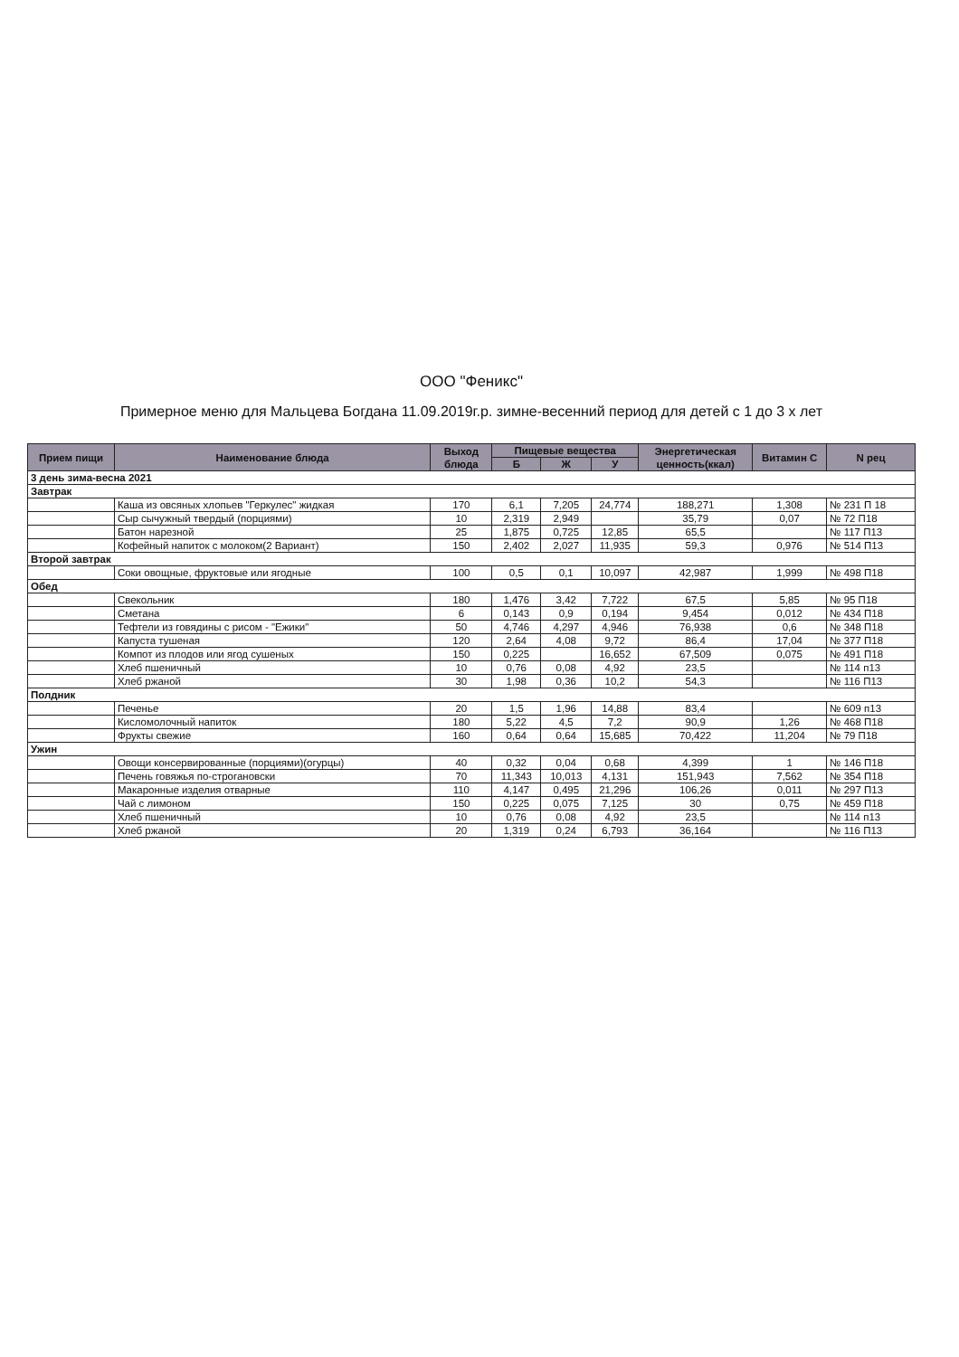ООО "Феникс"
Примерное меню для Мальцева Богдана 11.09.2019г.р. зимне-весенний период для детей с 1 до 3 х лет
| Прием пищи | Наименование блюда | Выход блюда | Пищевые вещества | | | Энергетическая ценность(ккал) | Витамин С | N рец |
| --- | --- | --- | --- | --- | --- | --- | --- | --- |
| | | | Б | Ж | У | | | |
| 3 день зима-весна 2021 | | | | | | | | |
| Завтрак | | | | | | | | |
| | Каша из овсяных хлопьев "Геркулес" жидкая | 170 | 6,1 | 7,205 | 24,774 | 188,271 | 1,308 | № 231 П 18 |
| | Сыр сычужный твердый (порциями) | 10 | 2,319 | 2,949 | | 35,79 | 0,07 | № 72 П18 |
| | Батон нарезной | 25 | 1,875 | 0,725 | 12,85 | 65,5 | | № 117 П13 |
| | Кофейный напиток с молоком(2 Вариант) | 150 | 2,402 | 2,027 | 11,935 | 59,3 | 0,976 | № 514 П13 |
| Второй завтрак | | | | | | | | |
| | Соки овощные, фруктовые или ягодные | 100 | 0,5 | 0,1 | 10,097 | 42,987 | 1,999 | № 498 П18 |
| Обед | | | | | | | | |
| | Свекольник | 180 | 1,476 | 3,42 | 7,722 | 67,5 | 5,85 | № 95 П18 |
| | Сметана | 6 | 0,143 | 0,9 | 0,194 | 9,454 | 0,012 | № 434 П18 |
| | Тефтели из говядины с рисом - "Ежики" | 50 | 4,746 | 4,297 | 4,946 | 76,938 | 0,6 | № 348 П18 |
| | Капуста тушеная | 120 | 2,64 | 4,08 | 9,72 | 86,4 | 17,04 | № 377 П18 |
| | Компот из плодов или ягод сушеных | 150 | 0,225 | | 16,652 | 67,509 | 0,075 | № 491 П18 |
| | Хлеб пшеничный | 10 | 0,76 | 0,08 | 4,92 | 23,5 | | № 114 п13 |
| | Хлеб ржаной | 30 | 1,98 | 0,36 | 10,2 | 54,3 | | № 116 П13 |
| Полдник | | | | | | | | |
| | Печенье | 20 | 1,5 | 1,96 | 14,88 | 83,4 | | № 609 п13 |
| | Кисломолочный напиток | 180 | 5,22 | 4,5 | 7,2 | 90,9 | 1,26 | № 468 П18 |
| | Фрукты свежие | 160 | 0,64 | 0,64 | 15,685 | 70,422 | 11,204 | № 79 П18 |
| Ужин | | | | | | | | |
| | Овощи консервированные (порциями)(огурцы) | 40 | 0,32 | 0,04 | 0,68 | 4,399 | 1 | № 146 П18 |
| | Печень говяжья по-строгановски | 70 | 11,343 | 10,013 | 4,131 | 151,943 | 7,562 | № 354 П18 |
| | Макаронные изделия отварные | 110 | 4,147 | 0,495 | 21,296 | 106,26 | 0,011 | № 297 П13 |
| | Чай с лимоном | 150 | 0,225 | 0,075 | 7,125 | 30 | 0,75 | № 459 П18 |
| | Хлеб пшеничный | 10 | 0,76 | 0,08 | 4,92 | 23,5 | | № 114 п13 |
| | Хлеб ржаной | 20 | 1,319 | 0,24 | 6,793 | 36,164 | | № 116 П13 |